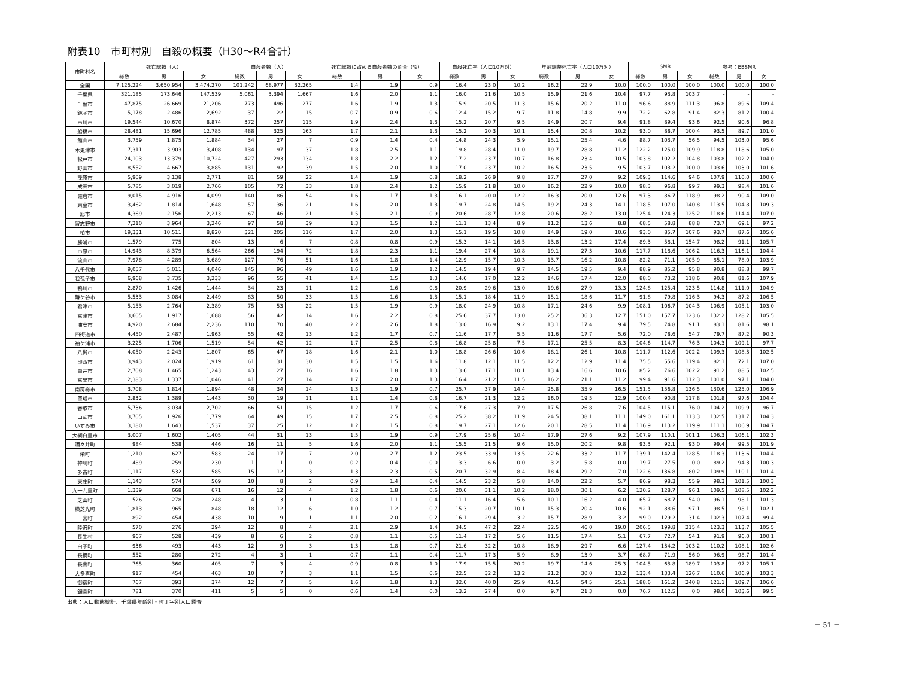附表10　市町村別　自殺の概要（H30～R4合計）
| 市町村名 | 死亡総数（人） | | | 自殺者数（人） | | | 死亡総数に占める自殺者数の割合（%） | | | 自殺死亡率（人口10万対） | | | 年齢調整死亡率（人口10万対） | | | SMR | | | 参考：EBSMR | | |
| --- | --- | --- | --- | --- | --- | --- | --- | --- | --- | --- | --- | --- | --- | --- | --- | --- | --- | --- | --- | --- | --- |
| | 総数 | 男 | 女 | 総数 | 男 | 女 | 総数 | 男 | 女 | 総数 | 男 | 女 | 総数 | 男 | 女 | 総数 | 男 | 女 | 総数 | 男 | 女 |
| 全国 | 7,125,224 | 3,650,954 | 3,474,270 | 101,242 | 68,977 | 32,265 | 1.4 | 1.9 | 0.9 | 16.4 | 23.0 | 10.2 | 16.2 | 22.9 | 10.0 | 100.0 | 100.0 | 100.0 | 100.0 | 100.0 | 100.0 |
| 千葉県 | 321,185 | 173,646 | 147,539 | 5,061 | 3,394 | 1,667 | 1.6 | 2.0 | 1.1 | 16.0 | 21.6 | 10.5 | 15.9 | 21.6 | 10.4 | 97.7 | 93.8 | 103.7 | - | - | - |
| 千葉市 | 47,875 | 26,669 | 21,206 | 773 | 496 | 277 | 1.6 | 1.9 | 1.3 | 15.9 | 20.5 | 11.3 | 15.6 | 20.2 | 11.0 | 96.6 | 88.9 | 111.3 | 96.8 | 89.6 | 109.4 |
| 銚子市 | 5,178 | 2,486 | 2,692 | 37 | 22 | 15 | 0.7 | 0.9 | 0.6 | 12.4 | 15.2 | 9.7 | 11.8 | 14.8 | 9.9 | 72.2 | 62.8 | 91.4 | 82.3 | 81.2 | 100.4 |
| 市川市 | 19,544 | 10,670 | 8,874 | 372 | 257 | 115 | 1.9 | 2.4 | 1.3 | 15.2 | 20.7 | 9.5 | 14.9 | 20.7 | 9.4 | 91.8 | 89.4 | 93.6 | 92.5 | 90.6 | 96.8 |
| 船橋市 | 28,481 | 15,696 | 12,785 | 488 | 325 | 163 | 1.7 | 2.1 | 1.3 | 15.2 | 20.3 | 10.1 | 15.4 | 20.8 | 10.2 | 93.0 | 88.7 | 100.4 | 93.5 | 89.7 | 101.0 |
| 館山市 | 3,759 | 1,875 | 1,884 | 34 | 27 | 7 | 0.9 | 1.4 | 0.4 | 14.8 | 24.3 | 5.9 | 15.1 | 25.4 | 4.6 | 88.7 | 103.7 | 56.5 | 94.5 | 103.0 | 95.6 |
| 木更津市 | 7,311 | 3,903 | 3,408 | 134 | 97 | 37 | 1.8 | 2.5 | 1.1 | 19.8 | 28.4 | 11.0 | 19.7 | 28.8 | 11.2 | 122.2 | 125.0 | 109.9 | 118.8 | 118.6 | 105.0 |
| 松戸市 | 24,103 | 13,379 | 10,724 | 427 | 293 | 134 | 1.8 | 2.2 | 1.2 | 17.2 | 23.7 | 10.7 | 16.8 | 23.4 | 10.5 | 103.8 | 102.2 | 104.8 | 103.8 | 102.2 | 104.0 |
| 野田市 | 8,552 | 4,667 | 3,885 | 131 | 92 | 39 | 1.5 | 2.0 | 1.0 | 17.0 | 23.7 | 10.2 | 16.5 | 23.5 | 9.5 | 103.7 | 103.2 | 100.0 | 103.6 | 103.0 | 101.6 |
| 茂原市 | 5,909 | 3,138 | 2,771 | 81 | 59 | 22 | 1.4 | 1.9 | 0.8 | 18.2 | 26.9 | 9.8 | 17.7 | 27.0 | 9.2 | 109.3 | 114.6 | 94.6 | 107.9 | 110.0 | 100.6 |
| 成田市 | 5,785 | 3,019 | 2,766 | 105 | 72 | 33 | 1.8 | 2.4 | 1.2 | 15.9 | 21.8 | 10.0 | 16.2 | 22.9 | 10.0 | 98.3 | 96.8 | 99.7 | 99.3 | 98.4 | 101.6 |
| 佐倉市 | 9,015 | 4,916 | 4,099 | 140 | 86 | 54 | 1.6 | 1.7 | 1.3 | 16.1 | 20.0 | 12.2 | 16.3 | 20.0 | 12.6 | 97.3 | 86.7 | 118.9 | 98.2 | 90.4 | 109.0 |
| 東金市 | 3,462 | 1,814 | 1,648 | 57 | 36 | 21 | 1.6 | 2.0 | 1.3 | 19.7 | 24.8 | 14.5 | 19.2 | 24.3 | 14.1 | 118.5 | 107.0 | 140.8 | 113.5 | 104.8 | 109.3 |
| 旭市 | 4,369 | 2,156 | 2,213 | 67 | 46 | 21 | 1.5 | 2.1 | 0.9 | 20.6 | 28.7 | 12.8 | 20.6 | 28.2 | 13.0 | 125.4 | 124.3 | 125.2 | 118.6 | 114.4 | 107.0 |
| 習志野市 | 7,210 | 3,964 | 3,246 | 97 | 58 | 39 | 1.3 | 1.5 | 1.2 | 11.1 | 13.4 | 8.9 | 11.2 | 13.6 | 8.8 | 68.5 | 58.8 | 88.8 | 73.7 | 69.1 | 97.2 |
| 柏市 | 19,331 | 10,511 | 8,820 | 321 | 205 | 116 | 1.7 | 2.0 | 1.3 | 15.1 | 19.5 | 10.8 | 14.9 | 19.0 | 10.6 | 93.0 | 85.7 | 107.6 | 93.7 | 87.6 | 105.6 |
| 勝浦市 | 1,579 | 775 | 804 | 13 | 6 | 7 | 0.8 | 0.8 | 0.9 | 15.3 | 14.1 | 16.5 | 13.8 | 13.2 | 17.4 | 89.3 | 58.1 | 154.7 | 98.2 | 91.1 | 105.7 |
| 市原市 | 14,943 | 8,379 | 6,564 | 266 | 194 | 72 | 1.8 | 2.3 | 1.1 | 19.4 | 27.4 | 10.8 | 19.1 | 27.3 | 10.6 | 117.7 | 118.6 | 106.2 | 116.3 | 116.1 | 104.4 |
| 流山市 | 7,978 | 4,289 | 3,689 | 127 | 76 | 51 | 1.6 | 1.8 | 1.4 | 12.9 | 15.7 | 10.3 | 13.7 | 16.2 | 10.8 | 82.2 | 71.1 | 105.9 | 85.1 | 78.0 | 103.9 |
| 八千代市 | 9,057 | 5,011 | 4,046 | 145 | 96 | 49 | 1.6 | 1.9 | 1.2 | 14.5 | 19.4 | 9.7 | 14.5 | 19.5 | 9.4 | 88.9 | 85.2 | 95.8 | 90.8 | 88.8 | 99.7 |
| 我孫子市 | 6,968 | 3,735 | 3,233 | 96 | 55 | 41 | 1.4 | 1.5 | 1.3 | 14.6 | 17.0 | 12.2 | 14.6 | 17.4 | 12.0 | 88.0 | 73.2 | 118.6 | 90.8 | 81.6 | 107.9 |
| 鴨川市 | 2,870 | 1,426 | 1,444 | 34 | 23 | 11 | 1.2 | 1.6 | 0.8 | 20.9 | 29.6 | 13.0 | 19.6 | 27.9 | 13.3 | 124.8 | 125.4 | 123.5 | 114.8 | 111.0 | 104.9 |
| 鎌ケ谷市 | 5,533 | 3,084 | 2,449 | 83 | 50 | 33 | 1.5 | 1.6 | 1.3 | 15.1 | 18.4 | 11.9 | 15.1 | 18.6 | 11.7 | 91.8 | 79.8 | 116.3 | 94.3 | 87.2 | 106.5 |
| 君津市 | 5,153 | 2,764 | 2,389 | 75 | 53 | 22 | 1.5 | 1.9 | 0.9 | 18.0 | 24.9 | 10.8 | 17.1 | 24.6 | 9.9 | 108.1 | 106.7 | 104.3 | 106.9 | 105.1 | 103.0 |
| 富津市 | 3,605 | 1,917 | 1,688 | 56 | 42 | 14 | 1.6 | 2.2 | 0.8 | 25.6 | 37.7 | 13.0 | 25.2 | 36.3 | 12.7 | 151.0 | 157.7 | 123.6 | 132.2 | 128.2 | 105.5 |
| 浦安市 | 4,920 | 2,684 | 2,236 | 110 | 70 | 40 | 2.2 | 2.6 | 1.8 | 13.0 | 16.9 | 9.2 | 13.1 | 17.4 | 9.4 | 79.5 | 74.8 | 91.1 | 83.1 | 81.6 | 98.1 |
| 四街道市 | 4,450 | 2,487 | 1,963 | 55 | 42 | 13 | 1.2 | 1.7 | 0.7 | 11.6 | 17.7 | 5.5 | 11.6 | 17.7 | 5.6 | 72.0 | 78.6 | 54.7 | 79.7 | 87.2 | 90.3 |
| 袖ケ浦市 | 3,225 | 1,706 | 1,519 | 54 | 42 | 12 | 1.7 | 2.5 | 0.8 | 16.8 | 25.8 | 7.5 | 17.1 | 25.5 | 8.3 | 104.6 | 114.7 | 76.3 | 104.3 | 109.1 | 97.7 |
| 八街市 | 4,050 | 2,243 | 1,807 | 65 | 47 | 18 | 1.6 | 2.1 | 1.0 | 18.8 | 26.6 | 10.6 | 18.1 | 26.1 | 10.8 | 111.7 | 112.6 | 102.2 | 109.3 | 108.3 | 102.5 |
| 印西市 | 3,943 | 2,024 | 1,919 | 61 | 31 | 30 | 1.5 | 1.5 | 1.6 | 11.8 | 12.1 | 11.5 | 12.2 | 12.9 | 11.4 | 75.5 | 55.6 | 119.4 | 82.1 | 72.1 | 107.0 |
| 白井市 | 2,708 | 1,465 | 1,243 | 43 | 27 | 16 | 1.6 | 1.8 | 1.3 | 13.6 | 17.1 | 10.1 | 13.4 | 16.6 | 10.6 | 85.2 | 76.6 | 102.2 | 91.2 | 88.5 | 102.5 |
| 富里市 | 2,383 | 1,337 | 1,046 | 41 | 27 | 14 | 1.7 | 2.0 | 1.3 | 16.4 | 21.2 | 11.5 | 16.2 | 21.1 | 11.2 | 99.4 | 91.6 | 112.3 | 101.0 | 97.1 | 104.0 |
| 南房総市 | 3,708 | 1,814 | 1,894 | 48 | 34 | 14 | 1.3 | 1.9 | 0.7 | 25.7 | 37.9 | 14.4 | 25.8 | 35.9 | 16.5 | 151.5 | 156.8 | 136.5 | 130.6 | 125.0 | 106.9 |
| 匝瑳市 | 2,832 | 1,389 | 1,443 | 30 | 19 | 11 | 1.1 | 1.4 | 0.8 | 16.7 | 21.3 | 12.2 | 16.0 | 19.5 | 12.9 | 100.4 | 90.8 | 117.8 | 101.8 | 97.6 | 104.4 |
| 香取市 | 5,736 | 3,034 | 2,702 | 66 | 51 | 15 | 1.2 | 1.7 | 0.6 | 17.6 | 27.3 | 7.9 | 17.5 | 26.8 | 7.6 | 104.5 | 115.1 | 76.0 | 104.2 | 109.9 | 96.7 |
| 山武市 | 3,705 | 1,926 | 1,779 | 64 | 49 | 15 | 1.7 | 2.5 | 0.8 | 25.2 | 38.2 | 11.9 | 24.5 | 38.1 | 11.1 | 149.0 | 161.1 | 113.3 | 132.5 | 131.7 | 104.3 |
| いすみ市 | 3,180 | 1,643 | 1,537 | 37 | 25 | 12 | 1.2 | 1.5 | 0.8 | 19.7 | 27.1 | 12.6 | 20.1 | 28.5 | 11.4 | 116.9 | 113.2 | 119.9 | 111.1 | 106.9 | 104.7 |
| 大網白里市 | 3,007 | 1,602 | 1,405 | 44 | 31 | 13 | 1.5 | 1.9 | 0.9 | 17.9 | 25.6 | 10.4 | 17.9 | 27.6 | 9.2 | 107.9 | 110.1 | 101.1 | 106.3 | 106.1 | 102.3 |
| 酒々井町 | 984 | 538 | 446 | 16 | 11 | 5 | 1.6 | 2.0 | 1.1 | 15.5 | 21.5 | 9.6 | 15.0 | 20.2 | 9.8 | 93.3 | 92.1 | 93.0 | 99.4 | 99.5 | 101.9 |
| 栄町 | 1,210 | 627 | 583 | 24 | 17 | 7 | 2.0 | 2.7 | 1.2 | 23.5 | 33.9 | 13.5 | 22.6 | 33.2 | 11.7 | 139.1 | 142.4 | 128.5 | 118.3 | 113.6 | 104.4 |
| 神崎町 | 489 | 259 | 230 | 1 | 1 | 0 | 0.2 | 0.4 | 0.0 | 3.3 | 6.6 | 0.0 | 3.2 | 5.8 | 0.0 | 19.7 | 27.5 | 0.0 | 89.2 | 94.3 | 100.3 |
| 多古町 | 1,117 | 532 | 585 | 15 | 12 | 3 | 1.3 | 2.3 | 0.5 | 20.7 | 32.9 | 8.4 | 18.4 | 29.2 | 7.0 | 122.6 | 136.8 | 80.2 | 109.9 | 110.1 | 101.4 |
| 東庄町 | 1,143 | 574 | 569 | 10 | 8 | 2 | 0.9 | 1.4 | 0.4 | 14.5 | 23.2 | 5.8 | 14.0 | 22.2 | 5.7 | 86.9 | 98.3 | 55.9 | 98.3 | 101.5 | 100.3 |
| 九十九里町 | 1,339 | 668 | 671 | 16 | 12 | 4 | 1.2 | 1.8 | 0.6 | 20.6 | 31.1 | 10.2 | 18.0 | 30.1 | 6.2 | 120.2 | 128.7 | 96.1 | 109.5 | 108.5 | 102.2 |
| 芝山町 | 526 | 278 | 248 | 4 | 3 | 1 | 0.8 | 1.1 | 0.4 | 11.1 | 16.4 | 5.6 | 10.1 | 16.2 | 4.0 | 65.7 | 68.7 | 54.0 | 96.1 | 98.1 | 101.3 |
| 横芝光町 | 1,813 | 965 | 848 | 18 | 12 | 6 | 1.0 | 1.2 | 0.7 | 15.3 | 20.7 | 10.1 | 15.3 | 20.4 | 10.6 | 92.1 | 88.6 | 97.1 | 98.5 | 98.1 | 102.1 |
| 一宮町 | 892 | 454 | 438 | 10 | 9 | 1 | 1.1 | 2.0 | 0.2 | 16.1 | 29.4 | 3.2 | 15.7 | 28.9 | 3.2 | 99.0 | 129.2 | 31.4 | 102.3 | 107.4 | 99.4 |
| 睦沢町 | 570 | 276 | 294 | 12 | 8 | 4 | 2.1 | 2.9 | 1.4 | 34.5 | 47.2 | 22.4 | 32.5 | 46.0 | 19.0 | 206.5 | 199.8 | 215.4 | 123.3 | 113.7 | 105.5 |
| 長生村 | 967 | 528 | 439 | 8 | 6 | 2 | 0.8 | 1.1 | 0.5 | 11.4 | 17.2 | 5.6 | 11.5 | 17.4 | 5.1 | 67.7 | 72.7 | 54.1 | 91.9 | 96.0 | 100.1 |
| 白子町 | 936 | 493 | 443 | 12 | 9 | 3 | 1.3 | 1.8 | 0.7 | 21.6 | 32.2 | 10.8 | 18.9 | 29.7 | 6.6 | 127.4 | 134.2 | 103.2 | 110.2 | 108.1 | 102.6 |
| 長柄町 | 552 | 280 | 272 | 4 | 3 | 1 | 0.7 | 1.1 | 0.4 | 11.7 | 17.3 | 5.9 | 8.9 | 13.9 | 3.7 | 68.7 | 71.9 | 56.0 | 96.9 | 98.7 | 101.4 |
| 長南町 | 765 | 360 | 405 | 7 | 3 | 4 | 0.9 | 0.8 | 1.0 | 17.9 | 15.5 | 20.2 | 19.7 | 14.6 | 25.3 | 104.5 | 63.8 | 189.7 | 103.8 | 97.2 | 105.1 |
| 大多喜町 | 917 | 454 | 463 | 10 | 7 | 3 | 1.1 | 1.5 | 0.6 | 22.5 | 32.2 | 13.2 | 21.2 | 30.0 | 13.2 | 133.4 | 133.4 | 126.7 | 110.6 | 106.9 | 103.3 |
| 御宿町 | 767 | 393 | 374 | 12 | 7 | 5 | 1.6 | 1.8 | 1.3 | 32.6 | 40.0 | 25.9 | 41.5 | 54.5 | 25.1 | 188.6 | 161.2 | 240.8 | 121.1 | 109.7 | 106.6 |
| 鋸南町 | 781 | 370 | 411 | 5 | 5 | 0 | 0.6 | 1.4 | 0.0 | 13.2 | 27.4 | 0.0 | 9.7 | 21.3 | 0.0 | 76.7 | 112.5 | 0.0 | 98.0 | 103.6 | 99.5 |
出典：人口動態統計、千葉県年齢別・町丁字別人口調査
－ 51 －